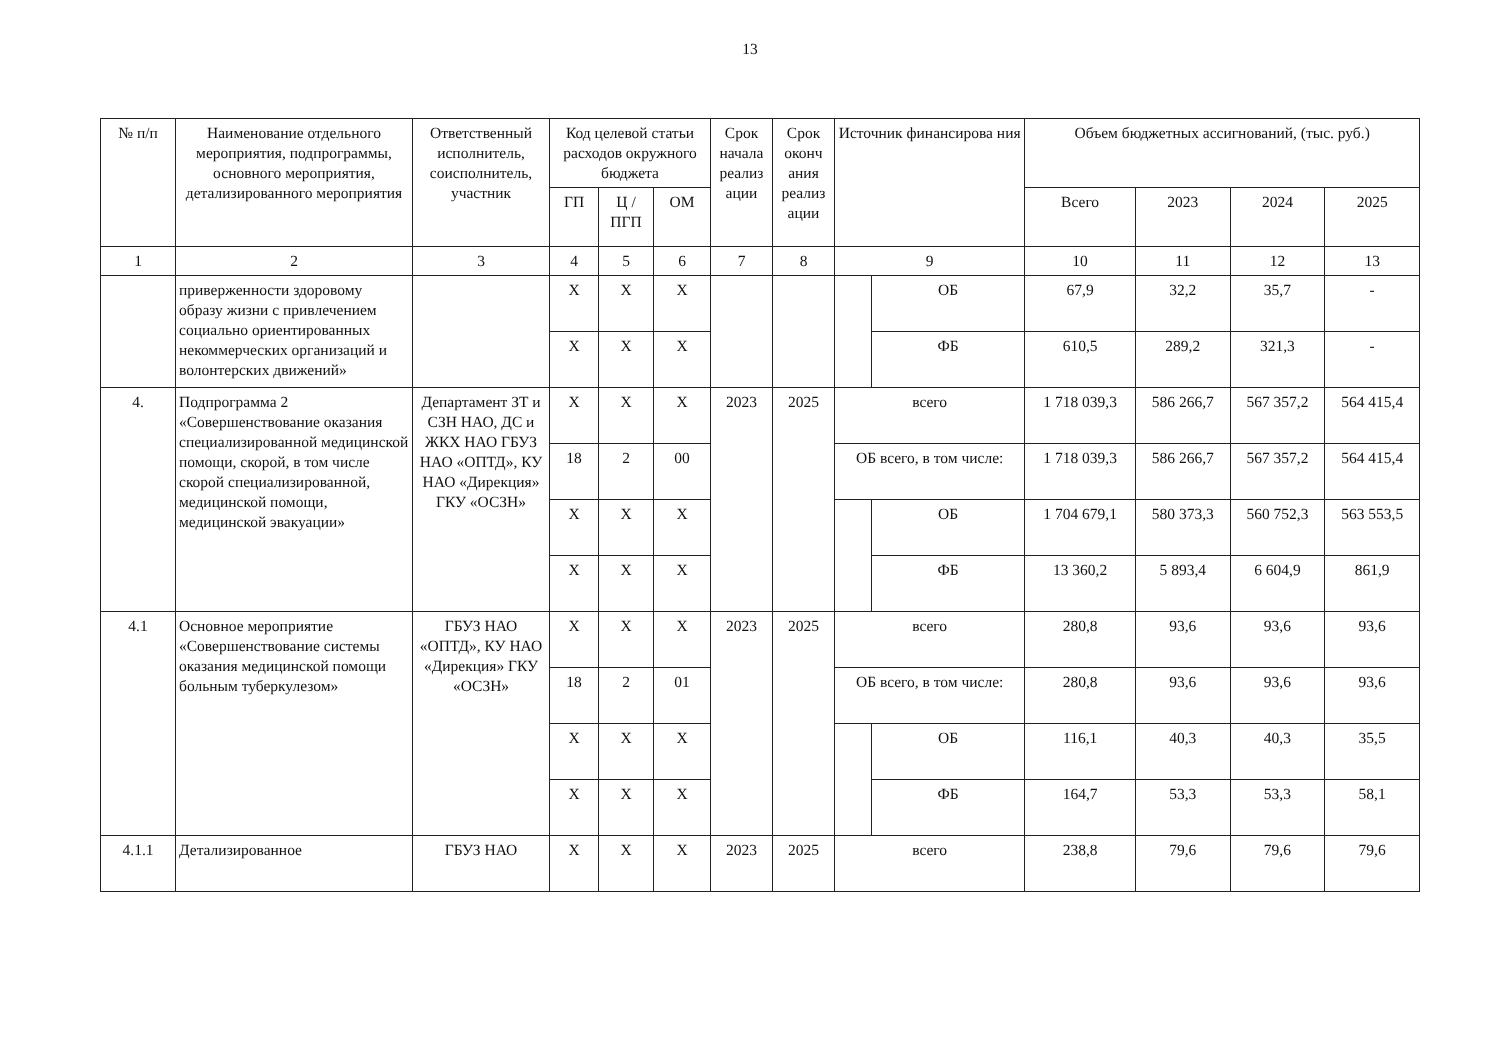13
| № п/п | Наименование отдельного мероприятия, подпрограммы, основного мероприятия, детализированного мероприятия | Ответственный исполнитель, соисполнитель, участник | Код целевой статьи расходов окружного бюджета | | | Срок начала реализ ации | Срок оконч ания реализ ации | Источник финансирова ния | | Объем бюджетных ассигнований, (тыс. руб.) | | | |
| --- | --- | --- | --- | --- | --- | --- | --- | --- | --- | --- | --- | --- | --- |
| | | | ГП | Ц / ПГП | ОМ | | | | | Всего | 2023 | 2024 | 2025 |
| 1 | 2 | 3 | 4 | 5 | 6 | 7 | 8 | 9 | | 10 | 11 | 12 | 13 |
| | приверженности здоровому образу жизни с привлечением социально ориентированных некоммерческих организаций и волонтерских движений» | | Х | Х | Х | | | | ОБ | 67,9 | 32,2 | 35,7 | - |
| | | | Х | Х | Х | | | | ФБ | 610,5 | 289,2 | 321,3 | - |
| 4. | Подпрограмма 2 «Совершенствование оказания специализированной медицинской помощи, скорой, в том числе скорой специализированной, медицинской помощи, медицинской эвакуации» | Департамент ЗТ и СЗН НАО, ДС и ЖКХ НАО ГБУЗ НАО «ОПТД», КУ НАО «Дирекция» ГКУ «ОСЗН» | Х | Х | Х | 2023 | 2025 | всего | | 1 718 039,3 | 586 266,7 | 567 357,2 | 564 415,4 |
| | | | 18 | 2 | 00 | | | ОБ всего, в том числе: | | 1 718 039,3 | 586 266,7 | 567 357,2 | 564 415,4 |
| | | | Х | Х | Х | | | | ОБ | 1 704 679,1 | 580 373,3 | 560 752,3 | 563 553,5 |
| | | | Х | Х | Х | | | | ФБ | 13 360,2 | 5 893,4 | 6 604,9 | 861,9 |
| 4.1 | Основное мероприятие «Совершенствование системы оказания медицинской помощи больным туберкулезом» | ГБУЗ НАО «ОПТД», КУ НАО «Дирекция» ГКУ «ОСЗН» | Х | Х | Х | 2023 | 2025 | всего | | 280,8 | 93,6 | 93,6 | 93,6 |
| | | | 18 | 2 | 01 | | | ОБ всего, в том числе: | | 280,8 | 93,6 | 93,6 | 93,6 |
| | | | Х | Х | Х | | | | ОБ | 116,1 | 40,3 | 40,3 | 35,5 |
| | | | Х | Х | Х | | | | ФБ | 164,7 | 53,3 | 53,3 | 58,1 |
| 4.1.1 | Детализированное | ГБУЗ НАО | Х | Х | Х | 2023 | 2025 | всего | | 238,8 | 79,6 | 79,6 | 79,6 |